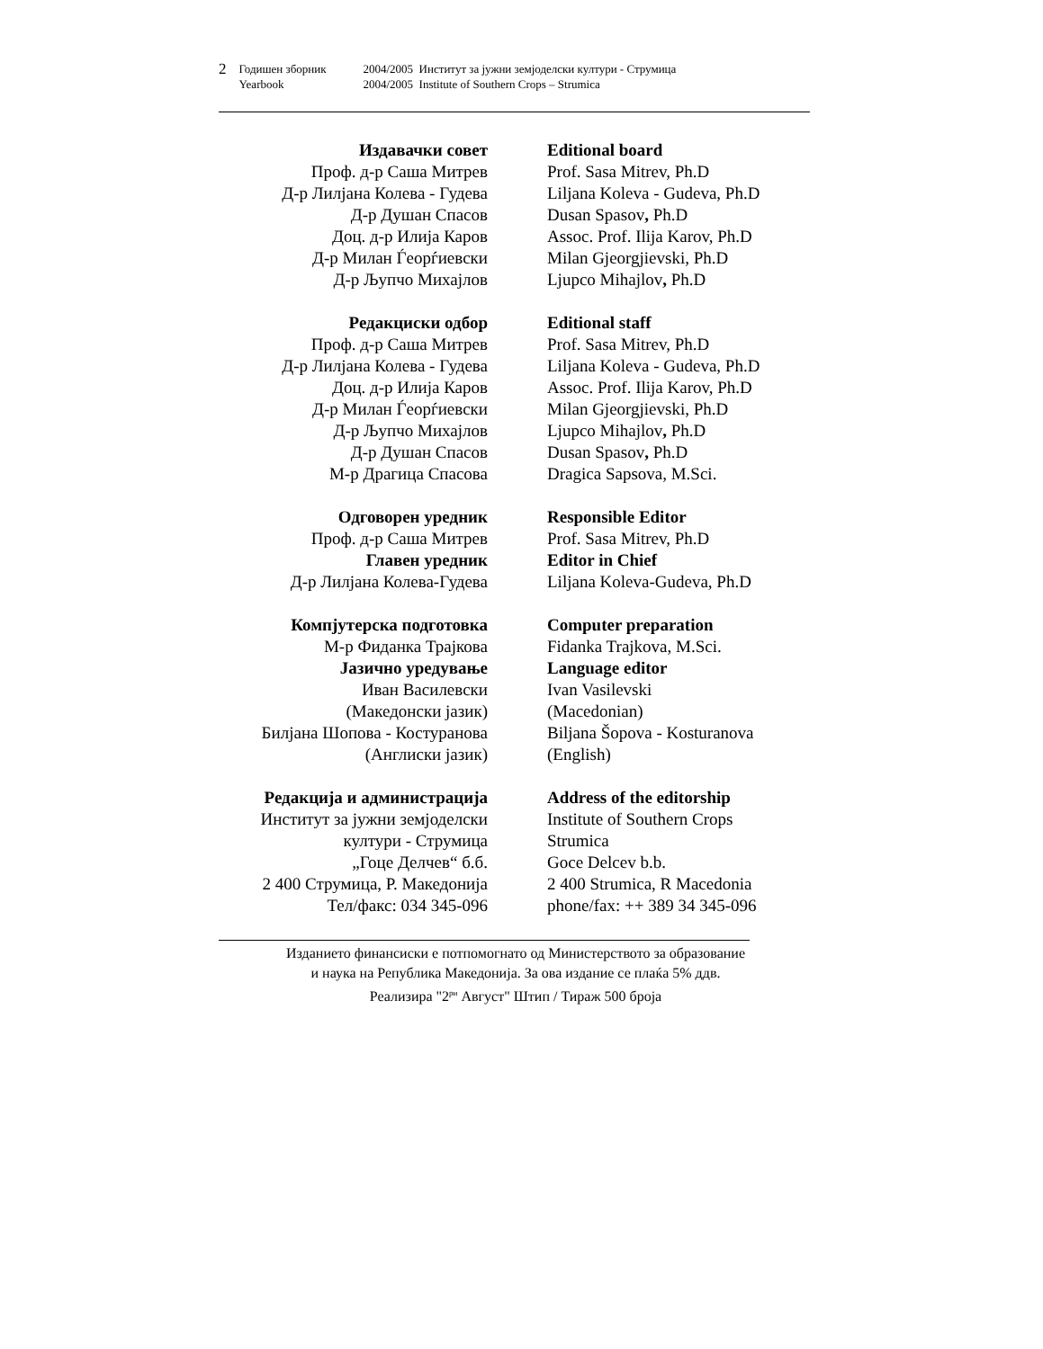| 2 | Годишен зборник | 2004/2005 Институт за јужни земјоделски култури - Струмица |
| | Yearbook | 2004/2005 Institute of Southern Crops – Strumica |
Издавачки совет
Проф. д-р Саша Митрев
Д-р Лилјана Колева - Гудева
Д-р Душан Спасов
Доц. д-р Илија Каров
Д-р Милан Ѓеорѓиевски
Д-р Љупчо Михајлов
Editional board
Prof. Sasa Mitrev, Ph.D
Liljana Koleva - Gudeva, Ph.D
Dusan Spasov, Ph.D
Assoc. Prof. Ilija Karov, Ph.D
Milan Gjeorgjievski, Ph.D
Ljupco Mihajlov, Ph.D
Редакциски одбор
Проф. д-р Саша Митрев
Д-р Лилјана Колева - Гудева
Доц. д-р Илија Каров
Д-р Милан Ѓеорѓиевски
Д-р Љупчо Михајлов
Д-р Душан Спасов
М-р Драгица Спасова
Editional staff
Prof. Sasa Mitrev, Ph.D
Liljana Koleva - Gudeva, Ph.D
Assoc. Prof. Ilija Karov, Ph.D
Milan Gjeorgjievski, Ph.D
Ljupco Mihajlov, Ph.D
Dusan Spasov, Ph.D
Dragica Sapsova, M.Sci.
Одговорен уредник
Проф. д-р Саша Митрев
Главен уредник
Д-р Лилјана Колева-Гудева
Responsible Editor
Prof. Sasa Mitrev, Ph.D
Editor in Chief
Liljana Koleva-Gudeva, Ph.D
Компјутерска подготовка
М-р Фиданка Трајкова
Јазично уредување
Иван Василевски
(Македонски јазик)
Билјана Шопова - Костуранова
(Англиски јазик)
Computer preparation
Fidanka Trajkova, M.Sci.
Language editor
Ivan Vasilevski
(Macedonian)
Biljana Šopova - Kosturanova
(English)
Редакција и администрација
Институт за јужни земјоделски
култури - Струмица
„Гоце Делчев“ б.б.
2 400 Струмица, Р. Македонија
Тел/факс: 034 345-096
Address of the editorship
Institute of Southern Crops
Strumica
Goce Delcev b.b.
2 400 Strumica, R Macedonia
phone/fax: ++ 389 34 345-096
Изданието финансиски е потпомогнато од Министерството за образование
и наука на Република Македонија. За ова издание се плаќа 5% ддв.
Реализира "2<sup>ри</sup> Август" Штип / Тираж 500 броја